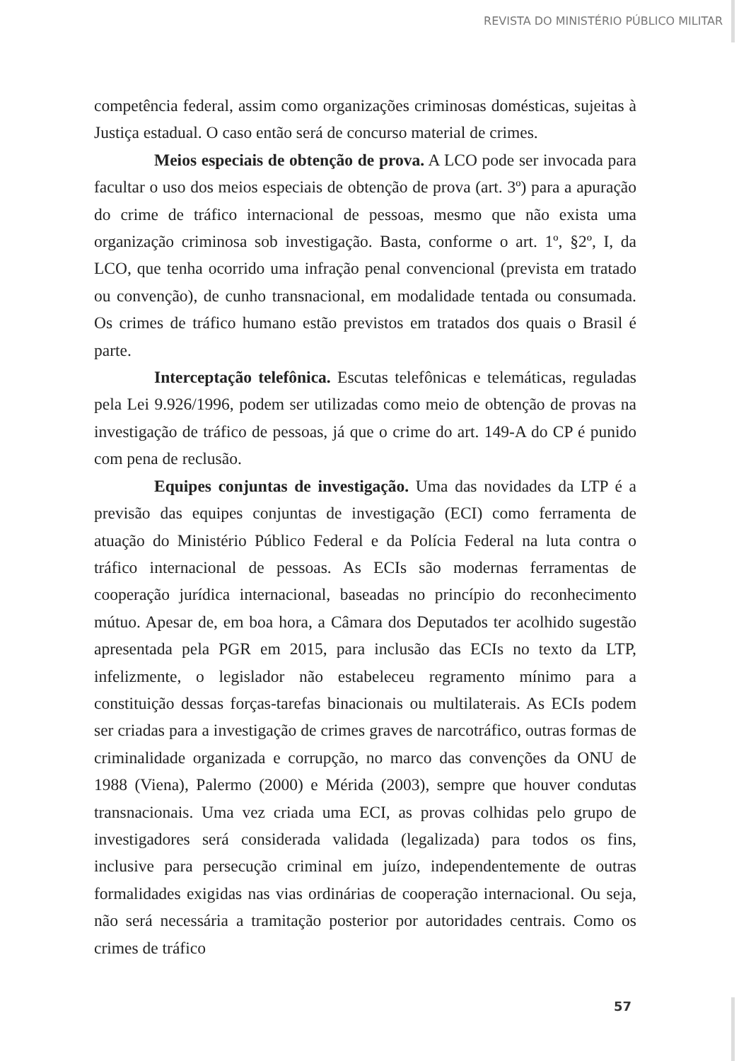REVISTA DO MINISTÉRIO PÚBLICO MILITAR
competência federal, assim como organizações criminosas domésticas, sujeitas à Justiça estadual. O caso então será de concurso material de crimes.
Meios especiais de obtenção de prova. A LCO pode ser invocada para facultar o uso dos meios especiais de obtenção de prova (art. 3º) para a apuração do crime de tráfico internacional de pessoas, mesmo que não exista uma organização criminosa sob investigação. Basta, conforme o art. 1º, §2º, I, da LCO, que tenha ocorrido uma infração penal convencional (prevista em tratado ou convenção), de cunho transnacional, em modalidade tentada ou consumada. Os crimes de tráfico humano estão previstos em tratados dos quais o Brasil é parte.
Interceptação telefônica. Escutas telefônicas e telemáticas, reguladas pela Lei 9.926/1996, podem ser utilizadas como meio de obtenção de provas na investigação de tráfico de pessoas, já que o crime do art. 149-A do CP é punido com pena de reclusão.
Equipes conjuntas de investigação. Uma das novidades da LTP é a previsão das equipes conjuntas de investigação (ECI) como ferramenta de atuação do Ministério Público Federal e da Polícia Federal na luta contra o tráfico internacional de pessoas. As ECIs são modernas ferramentas de cooperação jurídica internacional, baseadas no princípio do reconhecimento mútuo. Apesar de, em boa hora, a Câmara dos Deputados ter acolhido sugestão apresentada pela PGR em 2015, para inclusão das ECIs no texto da LTP, infelizmente, o legislador não estabeleceu regramento mínimo para a constituição dessas forças-tarefas binacionais ou multilaterais. As ECIs podem ser criadas para a investigação de crimes graves de narcotráfico, outras formas de criminalidade organizada e corrupção, no marco das convenções da ONU de 1988 (Viena), Palermo (2000) e Mérida (2003), sempre que houver condutas transnacionais. Uma vez criada uma ECI, as provas colhidas pelo grupo de investigadores será considerada validada (legalizada) para todos os fins, inclusive para persecução criminal em juízo, independentemente de outras formalidades exigidas nas vias ordinárias de cooperação internacional. Ou seja, não será necessária a tramitação posterior por autoridades centrais. Como os crimes de tráfico
57